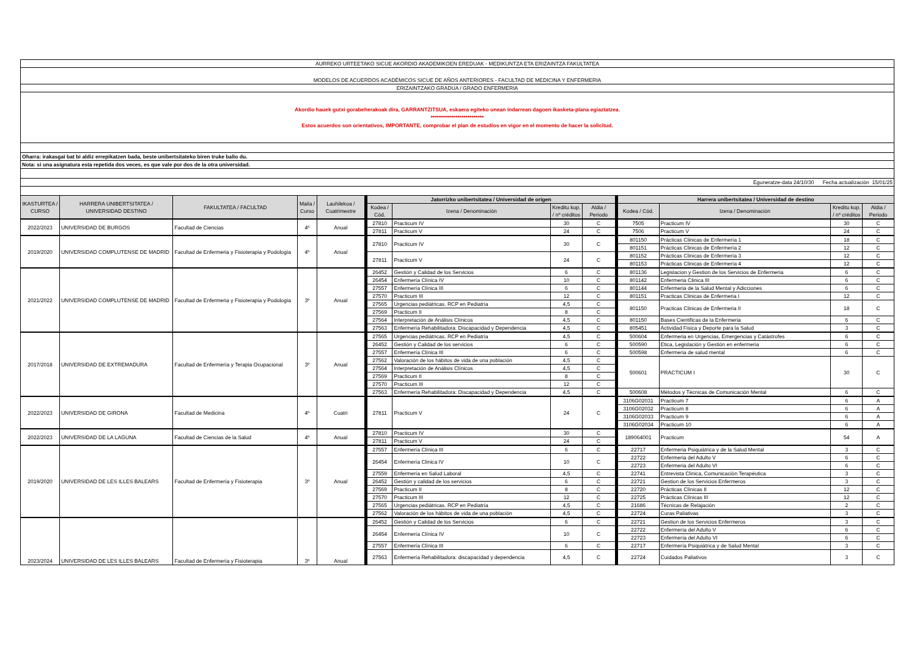| AURREKO URTEETAKO SICUE AKORDIO AKADEMIKOEN EREDUAK - MEDIKUNTZA ETA ERIZAINTZA FAKULTATEA | | | | | | | | | | | | |
| MODELOS DE ACUERDOS ACADÉMICOS SICUE DE AÑOS ANTERIORES - FACULTAD DE MEDICINA Y ENFERMERIA | | | | | | | | | | | | |
| ERIZAINTZAKO GRADUA / GRADO ENFERMERIA | | | | | | | | | | | | |
| Akordio hauek gutxi gorabeherakoak dira, GARRANTZITSUA, eskaera egiteko unean indarrean dagoen ikasketa-plana egiaztatzea. ************************** Estos acuerdos son orientativos, IMPORTANTE, comprobar el plan de estudios en vigor en el momento de hacer la solicitud. | | | | | | | | | | | | |
| Oharra: irakasgai bat bi aldiz errepikatzen bada, beste unibertsitateko biren truke balio du. | | | | | | | | | | | | |
| Nota: si una asignatura esta repetida dos veces, es que vale por dos de la otra universidad. | | | | | | | | | | | | |
| Eguneratze-data 24/10/30 Fecha actualización 15/01/25 | | | | | | | | | | | | |
| IKASTURTEA / CURSO | HARRERA UNIBERTSITATEA / UNIVERSIDAD DESTINO | FAKULTATEA / FACULTAD | Maila / Curso | Lauhilekoa / Cuatrimestre | Jatorrizko unibertsitatea / Universidad de origen | | | | Harrera unibertsitatea / Universidad de destino | | | |
| | | | | | Kodea / Cód. | Izena / Denominación | Kreditu kop. / nº créditos | Aldia / Periodo | Kodea / Cód. | Izena / Denominación | Kreditu kop. / nº créditos | Aldia / Periodo |
| 2022/2023 | UNIVERSIDAD DE BURGOS | Facultad de Ciencias | 4º | Anual | 27810 | Practicum IV | 30 | C | 7505 | Practicum IV | 30 | C |
| | | | | | 27811 | Practicum V | 24 | C | 7506 | Practicum V | 24 | C |
| 2019/2020 | UNIVERSIDAD COMPLUTENSE DE MADRID | Facultad de Enfermeria y Fisioterapia y Podología | 4º | Anual | 27810 | Practicum IV | 30 | C | 801150 | Prácticas Clinicas de Enfermería 1 | 18 | C |
| | | | | | | | | | 801151 | Prácticas Clinicas de Enfermería 2 | 12 | C |
| | | | | | 27811 | Practicum V | 24 | C | 801152 | Prácticas Clinicas de Enfermería 3 | 12 | C |
| | | | | | | | | | 801153 | Prácticas Clinicas de Enfermería 4 | 12 | C |
| 2021/2022 | UNIVERSIDAD COMPLUTENSE DE MADRID | Facultad de Enfermeria y Fisioterapia y Podología | 3º | Anual | 26452 | Gestión y Calidad de los Servicios | 6 | C | 801136 | Legislacion y Gestion de los Servicios de Enfermeria | 6 | C |
| | | | | | 26454 | Enfermería Clínica IV | 10 | C | 801142 | Enfermeria Clinica III | 6 | C |
| | | | | | 27557 | Enfermería Clínica III | 6 | C | 801144 | Enfermeria de la Salud Mental y Adicciones | 6 | C |
| | | | | | 27570 | Practicum III | 12 | C | 801151 | Practicas Clinicas de Enfermeria I | 12 | C |
| | | | | | 27565 | Urgencias pediátricas. RCP en Pediatría | 4,5 | C | 801150 | Practicas Clinicas de Enfermeria II | 18 | C |
| | | | | | 27569 | Practicum II | 8 | C | | | | |
| | | | | | 27564 | Interpretación de Análisis Clínicos | 4,5 | C | 801150 | Bases Cientificas de la Enfermeria | 6 | C |
| | | | | | 27563 | Enfermería Rehabilitadora: Discapacidad y Dependencia | 4,5 | C | 805451 | Actividad Fisica y Deporte para la Salud | 3 | C |
| 2017/2018 | UNIVERSIDAD DE EXTREMADURA | Facultad de Enfermería y Terapia Ocupacional | 3º | Anual | 27565 | Urgencias pediátricas. RCP en Pediatría | 4,5 | C | 500604 | Enfermeria en Urgencias, Emergencias y Catástrofes | 6 | C |
| | | | | | 26452 | Gestión y Calidad de los servicios | 6 | C | 500590 | Etica, Legislación y Gestión en enfermeria | 6 | C |
| | | | | | 27557 | Enfermería Clínica III | 6 | C | 500598 | Enfermeria de salud mental | 6 | C |
| | | | | | 27562 | Valoración de los hábitos de vida de una población | 4,5 | C | 500601 | PRACTICUM I | 30 | C |
| | | | | | 27564 | Interpretación de Análisis Clínicos | 4,5 | C | | | | |
| | | | | | 27569 | Practicum II | 8 | C | | | | |
| | | | | | 27570 | Practicum III | 12 | C | | | | |
| | | | | | 27563 | Enfermería Rehabilitadora: Discapacidad y Dependencia | 4,5 | C | 500608 | Métodos y Técnicas de Comunicación Mental | 6 | C |
| 2022/2023 | UNIVERSIDAD DE GIRONA | Facultad de Medicina | 4º | Cuatri | 27811 | Practicum V | 24 | C | 3106G02031 | Practicum 7 | 6 | A |
| | | | | | | | | | 3106G02032 | Practicum 8 | 6 | A |
| | | | | | | | | | 3106G02033 | Practicum 9 | 6 | A |
| | | | | | | | | | 3106G02034 | Practicum 10 | 6 | A |
| 2022/2023 | UNIVERSIDAD DE LA LAGUNA | Facultad de Ciencias de la Salud | 4º | Anual | 27810 | Practicum IV | 30 | C | 189064001 | Practicum | 54 | A |
| | | | | | 27811 | Practicum V | 24 | C | | | | |
| 2019/2020 | UNIVERSIDAD DE LES ILLES BALEARS | Facultad de Enfermería y Fisioterapia | 3º | Anual | 27557 | Enfermería Clínica III | 6 | C | 22717 | Enfermeria Psiquiátrica y de la Salud Mental | 3 | C |
| | | | | | 26454 | Enfermería Clinica IV | 10 | C | 22722 | Enfermeria del Adulto V | 6 | C |
| | | | | | | | | | 22723 | Enfermeria del Adulto VI | 6 | C |
| | | | | | 27559 | Enfermería en Salud Laboral | 4,5 | C | 22741 | Entrevista Clinica, Comunicación Terapéutica | 3 | C |
| | | | | | 26452 | Gestión y calidad de los servicios | 6 | C | 22721 | Gestion de los Servicios Enfermeros | 3 | C |
| | | | | | 27569 | Practicum II | 8 | C | 22720 | Prácticas Clínicas II | 12 | C |
| | | | | | 27570 | Practicum III | 12 | C | 22725 | Prácticas Clínicas III | 12 | C |
| | | | | | 27565 | Urgencias pediátricas. RCP en Pediatría | 4,5 | C | 21686 | Técnicas de Relajación | 2 | C |
| | | | | | 27562 | Valoración de los hábitos de vida de una población | 4,5 | C | 22724 | Curas Paliativas | 3 | C |
| 2023/2024 | UNIVERSIDAD DE LES ILLES BALEARS | Facultad de Enfermería y Fisioterapia | 3º | Anual | 26452 | Gestión y Calidad de los Servicios | 6 | C | 22721 | Gestion de los Servicios Enfermeros | 3 | C |
| | | | | | 26454 | Enfermería Clínica IV | 10 | C | 22722 | Enfermería del Adulto V | 6 | C |
| | | | | | | | | | 22723 | Enfermería del Adulto VI | 6 | C |
| | | | | | 27557 | Enfermería Clínica III | 6 | C | 22717 | Enfermería Psiquiátrica y de Salud Mental | 3 | C |
| | | | | | 27563 | Enfermería Rehabilitadora: discapacidad y dependencia | 4,5 | C | 22724 | Cuidados Paliativos | 3 | C |